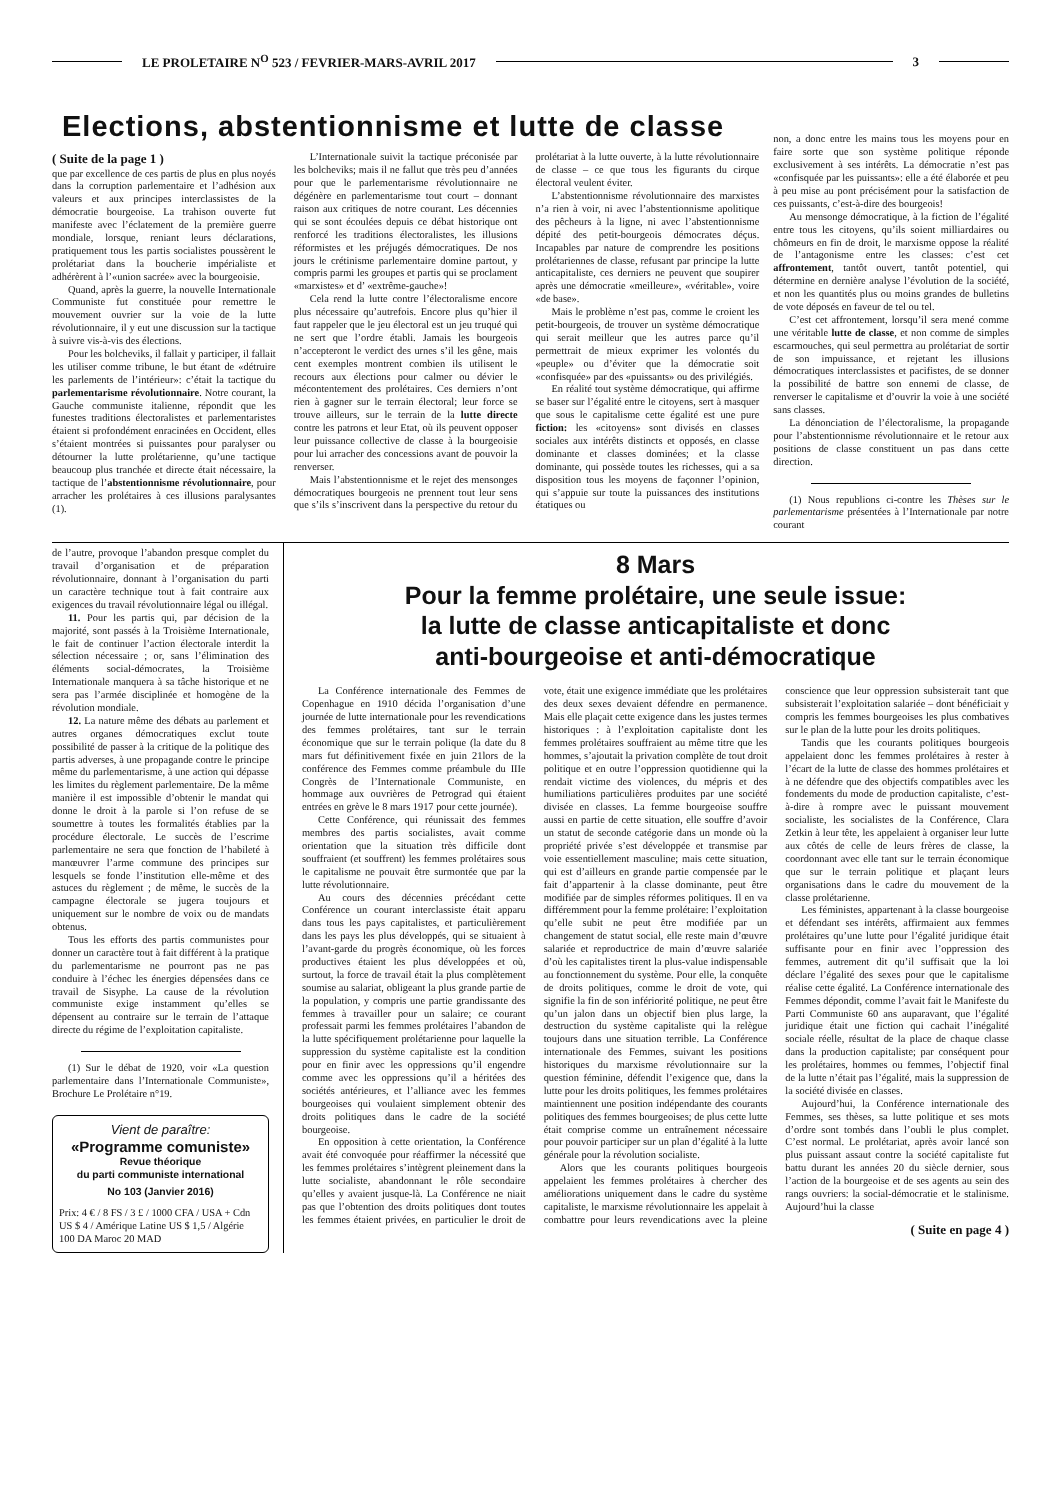LE PROLETAIRE N<sup>O</sup> 523 / FEVRIER-MARS-AVRIL 2017 3
Elections, abstentionnisme et lutte de classe
( Suite de la page 1 )
que par excellence de ces partis de plus en plus noyés dans la corruption parlementaire et l’adhésion aux valeurs et aux principes interclassistes de la démocratie bourgeoise. La trahison ouverte fut manifeste avec l’éclatement de la première guerre mondiale, lorsque, reniant leurs déclarations, pratiquement tous les partis socialistes poussèrent le prolétariat dans la boucherie impérialiste et adhérèrent à l’«union sacrée» avec la bourgeoisie.
Quand, après la guerre, la nouvelle Internationale Communiste fut constituée pour remettre le mouvement ouvrier sur la voie de la lutte révolutionnaire, il y eut une discussion sur la tactique à suivre vis-à-vis des élections.
Pour les bolcheviks, il fallait y participer, il fallait les utiliser comme tribune, le but étant de «détruire les parlements de l’intérieur»: c’était la tactique du parlementarisme révolutionnaire. Notre courant, la Gauche communiste italienne, répondit que les funestes traditions électoralistes et parlementaristes étaient si profondément enracinées en Occident, elles s’étaient montrées si puissantes pour paralyser ou détourner la lutte prolétarienne, qu’une tactique beaucoup plus tranchée et directe était nécessaire, la tactique de l’abstentionnisme révolutionnaire, pour arracher les prolétaires à ces illusions paralysantes (1).
L’Internationale suivit la tactique préconisée par les bolcheviks; mais il ne fallut que très peu d’années pour que le parlementarisme révolutionnaire ne dégénère en parlementarisme tout court – donnant raison aux critiques de notre courant. Les décennies qui se sont écoulées depuis ce débat historique ont renforcé les traditions électoralistes, les illusions réformistes et les préjugés démocratiques. De nos jours le crétinisme parlementaire domine partout, y compris parmi les groupes et partis qui se proclament «marxistes» et d’ «extrême-gauche»!
Cela rend la lutte contre l’électoralisme encore plus nécessaire qu’autrefois. Encore plus qu’hier il faut rappeler que le jeu électoral est un jeu truqué qui ne sert que l’ordre établi. Jamais les bourgeois n’accepteront le verdict des urnes s’il les gêne, mais cent exemples montrent combien ils utilisent le recours aux élections pour calmer ou dévier le mécontentement des prolétaires. Ces derniers n’ont rien à gagner sur le terrain électoral; leur force se trouve ailleurs, sur le terrain de la lutte directe contre les patrons et leur Etat, où ils peuvent opposer leur puissance collective de classe à la bourgeoisie pour lui arracher des concessions avant de pouvoir la renverser.
Mais l’abstentionnisme et le rejet des mensonges démocratiques bourgeois ne prennent tout leur sens que s’ils s’inscrivent dans la perspective du retour du prolétariat à la lutte ouverte, à la lutte révolutionnaire de classe – ce que tous les figurants du cirque électoral veulent éviter.
L’abstentionnisme révolutionnaire des marxistes n’a rien à voir, ni avec l’abstentionnisme apolitique des pêcheurs à la ligne, ni avec l’abstentionnisme dépité des petit-bourgeois démocrates déçus. Incapables par nature de comprendre les positions prolétariennes de classe, refusant par principe la lutte anticapitaliste, ces derniers ne peuvent que soupirer après une démocratie «meilleure», «véritable», voire «de base».
Mais le problème n’est pas, comme le croient les petit-bourgeois, de trouver un système démocratique qui serait meilleur que les autres parce qu’il permettrait de mieux exprimer les volontés du «peuple» ou d’éviter que la démocratie soit «confisquée» par des «puissants» ou des privilégiés.
En réalité tout système démocratique, qui affirme se baser sur l’égalité entre le citoyens, sert à masquer que sous le capitalisme cette égalité est une pure fiction: les «citoyens» sont divisés en classes sociales aux intérêts distincts et opposés, en classe dominante et classes dominées; et la classe dominante, qui possède toutes les richesses, qui a sa disposition tous les moyens de façonner l’opinion, qui s’appuie sur toute la puissances des institutions étatiques ou
non, a donc entre les mains tous les moyens pour en faire sorte que son système politique réponde exclusivement à ses intérêts. La démocratie n’est pas «confisquée par les puissants»: elle a été élaborée et peu à peu mise au pont précisément pour la satisfaction de ces puissants, c’est-à-dire des bourgeois!
Au mensonge démocratique, à la fiction de l’égalité entre tous les citoyens, qu’ils soient milliardaires ou chômeurs en fin de droit, le marxisme oppose la réalité de l’antagonisme entre les classes: c’est cet affrontement, tantôt ouvert, tantôt potentiel, qui détermine en dernière analyse l’évolution de la société, et non les quantités plus ou moins grandes de bulletins de vote déposés en faveur de tel ou tel.
C’est cet affrontement, lorsqu’il sera mené comme une véritable lutte de classe, et non comme de simples escarmouches, qui seul permettra au prolétariat de sortir de son impuissance, et rejetant les illusions démocratiques interclassistes et pacifistes, de se donner la possibilité de battre son ennemi de classe, de renverser le capitalisme et d’ouvrir la voie à une société sans classes.
La dénonciation de l’électoralisme, la propagande pour l’abstentionnisme révolutionnaire et le retour aux positions de classe constituent un pas dans cette direction.
(1) Nous republions ci-contre les Thèses sur le parlementarisme présentées à l’Internationale par notre courant
de l’autre, provoque l’abandon presque complet du travail d’organisation et de préparation révolutionnaire, donnant à l’organisation du parti un caractère technique tout à fait contraire aux exigences du travail révolutionnaire légal ou illégal.
11. Pour les partis qui, par décision de la majorité, sont passés à la Troisième Internationale, le fait de continuer l’action électorale interdit la sélection nécessaire ; or, sans l’élimination des éléments social-démocrates, la Troisième Internationale manquera à sa tâche historique et ne sera pas l’armée disciplinée et homogène de la révolution mondiale.
12. La nature même des débats au parlement et autres organes démocratiques exclut toute possibilité de passer à la critique de la politique des partis adverses, à une propagande contre le principe même du parlementarisme, à une action qui dépasse les limites du règlement parlementaire. De la même manière il est impossible d’obtenir le mandat qui donne le droit à la parole si l’on refuse de se soumettre à toutes les formalités établies par la procédure électorale. Le succès de l’escrime parlementaire ne sera que fonction de l’habileté à manœuvrer l’arme commune des principes sur lesquels se fonde l’institution elle-même et des astuces du règlement ; de même, le succès de la campagne électorale se jugera toujours et uniquement sur le nombre de voix ou de mandats obtenus.
Tous les efforts des partis communistes pour donner un caractère tout à fait différent à la pratique du parlementarisme ne pourront pas ne pas conduire à l’échec les énergies dépensées dans ce travail de Sisyphe. La cause de la révolution communiste exige instamment qu’elles se dépensent au contraire sur le terrain de l’attaque directe du régime de l’exploitation capitaliste.
(1) Sur le débat de 1920, voir «La question parlementaire dans l’Internationale Communiste», Brochure Le Prolétaire n°19.
Vient de paraître:
«Programme comuniste»
Revue théorique
du parti communiste international
No 103 (Janvier 2016)
Prix: 4 € / 8 FS / 3 £ / 1000 CFA / USA + Cdn US $ 4 / Amérique Latine US $ 1,5 / Algérie 100 DA Maroc 20 MAD
8 Mars
Pour la femme prolétaire, une seule issue:
la lutte de classe anticapitaliste et donc
anti-bourgeoise et anti-démocratique
La Conférence internationale des Femmes de Copenhague en 1910 décida l’organisation d’une journée de lutte internationale pour les revendications des femmes prolétaires, tant sur le terrain économique que sur le terrain polique (la date du 8 mars fut définitivement fixée en juin 21lors de la conférence des Femmes comme préambule du IIIe Congrès de l’Internationale Communiste, en hommage aux ouvrières de Petrograd qui étaient entrées en grève le 8 mars 1917 pour cette journée).
Cette Conférence, qui réunissait des femmes membres des partis socialistes, avait comme orientation que la situation très difficile dont souffraient (et souffrent) les femmes prolétaires sous le capitalisme ne pouvait être surmontée que par la lutte révolutionnaire.
Au cours des décennies précédant cette Conférence un courant interclassiste était apparu dans tous les pays capitalistes, et particulièrement dans les pays les plus développés, qui se situaient à l’avant-garde du progrès économique, où les forces productives étaient les plus développées et où, surtout, la force de travail était la plus complètement soumise au salariat, obligeant la plus grande partie de la population, y compris une partie grandissante des femmes à travailler pour un salaire; ce courant professait parmi les femmes prolétaires l’abandon de la lutte spécifiquement prolétarienne pour laquelle la suppression du système capitaliste est la condition pour en finir avec les oppressions qu’il engendre comme avec les oppressions qu’il a héritées des sociétés antérieures, et l’alliance avec les femmes bourgeoises qui voulaient simplement obtenir des droits politiques dans le cadre de la société bourgeoise.
En opposition à cette orientation, la Conférence avait été convoquée pour réaffirmer la nécessité que les femmes prolétaires s’intègrent pleinement dans la lutte socialiste, abandonnant le rôle secondaire qu’elles y avaient jusque-là. La Conférence ne niait pas que l’obtention des droits politiques dont toutes les femmes étaient privées, en particulier le droit de vote, était une exigence immédiate que les prolétaires des deux sexes devaient défendre en permanence. Mais elle plaçait cette exigence dans les justes termes historiques : à l’exploitation capitaliste dont les femmes prolétaires souffraient au même titre que les hommes, s’ajoutait la privation complète de tout droit politique et en outre l’oppression quotidienne qui la rendait victime des violences, du mépris et des humiliations particulières produites par une société divisée en classes. La femme bourgeoise souffre aussi en partie de cette situation, elle souffre d’avoir un statut de seconde catégorie dans un monde où la propriété privée s’est développée et transmise par voie essentiellement masculine; mais cette situation, qui est d’ailleurs en grande partie compensée par le fait d’appartenir à la classe dominante, peut être modifiée par de simples réformes politiques. Il en va différemment pour la femme prolétaire: l’exploitation qu’elle subit ne peut être modifiée par un changement de statut social, elle reste main d’œuvre salariée et reproductrice de main d’œuvre salariée d’où les capitalistes tirent la plus-value indispensable au fonctionnement du système. Pour elle, la conquête de droits politiques, comme le droit de vote, qui signifie la fin de son infériorité politique, ne peut être qu’un jalon dans un objectif bien plus large, la destruction du système capitaliste qui la relègue toujours dans une situation terrible. La Conférence internationale des Femmes, suivant les positions historiques du marxisme révolutionnaire sur la question féminine, défendit l’exigence que, dans la lutte pour les droits politiques, les femmes prolétaires maintiennent une position indépendante des courants politiques des femmes bourgeoises; de plus cette lutte était comprise comme un entraînement nécessaire pour pouvoir participer sur un plan d’égalité à la lutte générale pour la révolution socialiste.
Alors que les courants politiques bourgeois appelaient les femmes prolétaires à chercher des améliorations uniquement dans le cadre du système capitaliste, le marxisme révolutionnaire les appelait à combattre pour leurs revendications avec la pleine conscience que leur oppression subsisterait tant que subsisterait l’exploitation salariée – dont bénéficiait y compris les femmes bourgeoises les plus combatives sur le plan de la lutte pour les droits politiques.
Tandis que les courants politiques bourgeois appelaient donc les femmes prolétaires à rester à l’écart de la lutte de classe des hommes prolétaires et à ne défendre que des objectifs compatibles avec les fondements du mode de production capitaliste, c’est-à-dire à rompre avec le puissant mouvement socialiste, les socialistes de la Conférence, Clara Zetkin à leur tête, les appelaient à organiser leur lutte aux côtés de celle de leurs frères de classe, la coordonnant avec elle tant sur le terrain économique que sur le terrain politique et plaçant leurs organisations dans le cadre du mouvement de la classe prolétarienne.
Les féministes, appartenant à la classe bourgeoise et défendant ses intérêts, affirmaient aux femmes prolétaires qu’une lutte pour l’égalité juridique était suffisante pour en finir avec l’oppression des femmes, autrement dit qu’il suffisait que la loi déclare l’égalité des sexes pour que le capitalisme réalise cette égalité. La Conférence internationale des Femmes dépondit, comme l’avait fait le Manifeste du Parti Communiste 60 ans auparavant, que l’égalité juridique était une fiction qui cachait l’inégalité sociale réelle, résultat de la place de chaque classe dans la production capitaliste; par conséquent pour les prolétaires, hommes ou femmes, l’objectif final de la lutte n’était pas l’égalité, mais la suppression de la société divisée en classes.
Aujourd’hui, la Conférence internationale des Femmes, ses thèses, sa lutte politique et ses mots d’ordre sont tombés dans l’oubli le plus complet. C’est normal. Le prolétariat, après avoir lancé son plus puissant assaut contre la société capitaliste fut battu durant les années 20 du siècle dernier, sous l’action de la bourgeoise et de ses agents au sein des rangs ouvriers: la social-démocratie et le stalinisme. Aujourd’hui la classe
( Suite en page 4 )